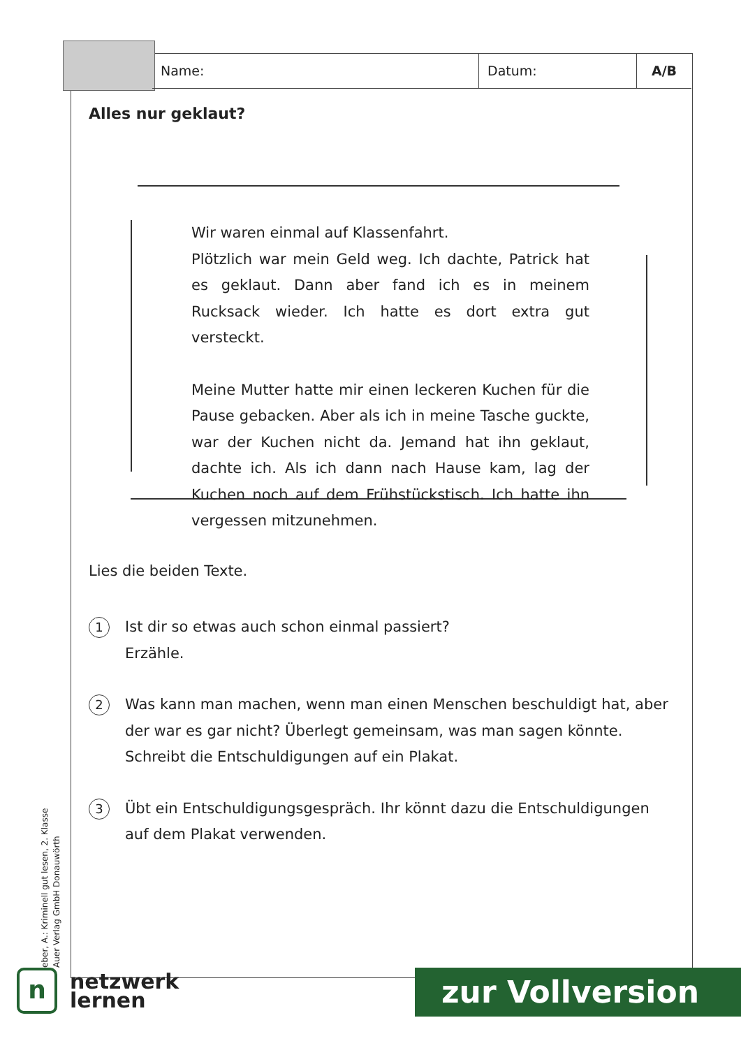Name: Datum: A/B
Alles nur geklaut?
Wir waren einmal auf Klassenfahrt.
Plötzlich war mein Geld weg. Ich dachte, Patrick hat es geklaut. Dann aber fand ich es in meinem Rucksack wieder. Ich hatte es dort extra gut versteckt.
Meine Mutter hatte mir einen leckeren Kuchen für die Pause gebacken. Aber als ich in meine Tasche guckte, war der Kuchen nicht da. Jemand hat ihn geklaut, dachte ich. Als ich dann nach Hause kam, lag der Kuchen noch auf dem Frühstückstisch. Ich hatte ihn vergessen mitzunehmen.
Lies die beiden Texte.
1
Ist dir so etwas auch schon einmal passiert?
Erzähle.
2
Was kann man machen, wenn man einen Menschen beschuldigt hat, aber der war es gar nicht? Überlegt gemeinsam, was man sagen könnte. Schreibt die Entschuldigungen auf ein Plakat.
3
Übt ein Entschuldigungsgespräch. Ihr könnt dazu die Entschuldigungen auf dem Plakat verwenden.
eber, A.: Kriminell gut lesen, 2. Klasse
Auer Verlag GmbH Donauwörth
n
netzwerk
lernen
zur Vollversion